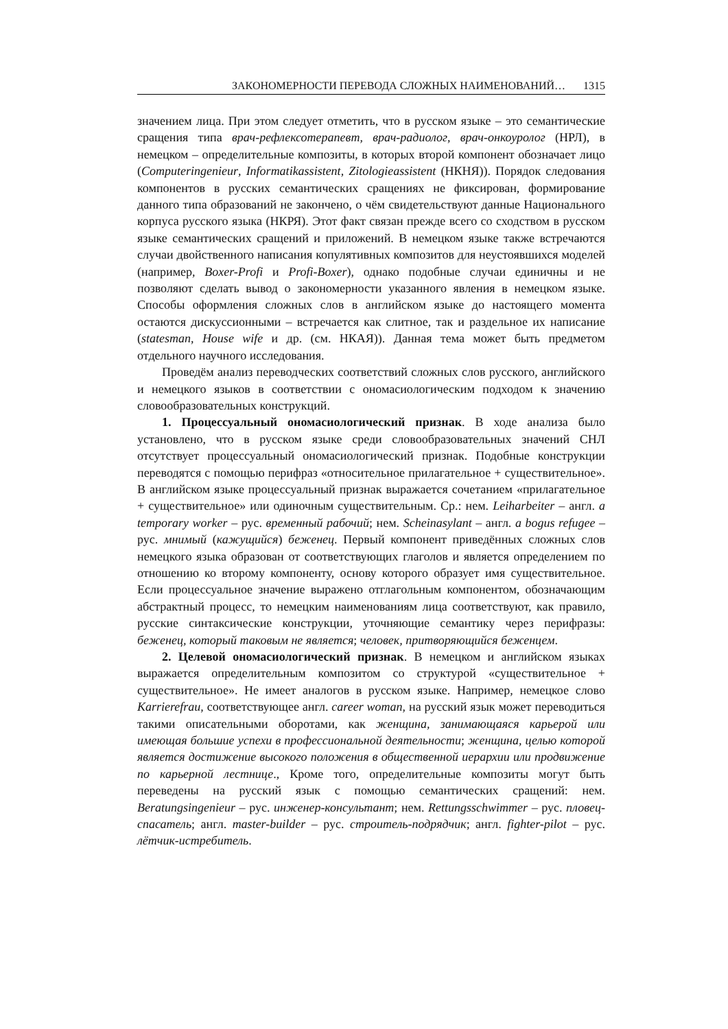ЗАКОНОМЕРНОСТИ ПЕРЕВОДА СЛОЖНЫХ НАИМЕНОВАНИЙ… 1315
значением лица. При этом следует отметить, что в русском языке – это семантические сращения типа врач-рефлексотерапевт, врач-радиолог, врач-онкоуролог (НРЛ), в немецком – определительные композиты, в которых второй компонент обозначает лицо (Computeringenieur, Informatikassistent, Zitologieassistent (НКНЯ)). Порядок следования компонентов в русских семантических сращениях не фиксирован, формирование данного типа образований не закончено, о чём свидетельствуют данные Национального корпуса русского языка (НКРЯ). Этот факт связан прежде всего со сходством в русском языке семантических сращений и приложений. В немецком языке также встречаются случаи двойственного написания копулятивных композитов для неустоявшихся моделей (например, Boxer-Profi и Profi-Boxer), однако подобные случаи единичны и не позволяют сделать вывод о закономерности указанного явления в немецком языке. Способы оформления сложных слов в английском языке до настоящего момента остаются дискуссионными – встречается как слитное, так и раздельное их написание (statesman, House wife и др. (см. НКАЯ)). Данная тема может быть предметом отдельного научного исследования.
Проведём анализ переводческих соответствий сложных слов русского, английского и немецкого языков в соответствии с ономасиологическим подходом к значению словообразовательных конструкций.
1. Процессуальный ономасиологический признак. В ходе анализа было установлено, что в русском языке среди словообразовательных значений СНЛ отсутствует процессуальный ономасиологический признак. Подобные конструкции переводятся с помощью перифраз «относительное прилагательное + существительное». В английском языке процессуальный признак выражается сочетанием «прилагательное + существительное» или одиночным существительным. Ср.: нем. Leiharbeiter – англ. a temporary worker – рус. временный рабочий; нем. Scheinasylant – англ. a bogus refugee – рус. мнимый (кажущийся) беженец. Первый компонент приведённых сложных слов немецкого языка образован от соответствующих глаголов и является определением по отношению ко второму компоненту, основу которого образует имя существительное. Если процессуальное значение выражено отглагольным компонентом, обозначающим абстрактный процесс, то немецким наименованиям лица соответствуют, как правило, русские синтаксические конструкции, уточняющие семантику через перифразы: беженец, который таковым не является; человек, притворяющийся беженцем.
2. Целевой ономасиологический признак. В немецком и английском языках выражается определительным композитом со структурой «существительное + существительное». Не имеет аналогов в русском языке. Например, немецкое слово Karrierefrau, соответствующее англ. career woman, на русский язык может переводиться такими описательными оборотами, как женщина, занимающаяся карьерой или имеющая большие успехи в профессиональной деятельности; женщина, целью которой является достижение высокого положения в общественной иерархии или продвижение по карьерной лестнице., Кроме того, определительные композиты могут быть переведены на русский язык с помощью семантических сращений: нем. Beratungsingenieur – рус. инженер-консультант; нем. Rettungsschwimmer – рус. пловец-спасатель; англ. master-builder – рус. строитель-подрядчик; англ. fighter-pilot – рус. лётчик-истребитель.